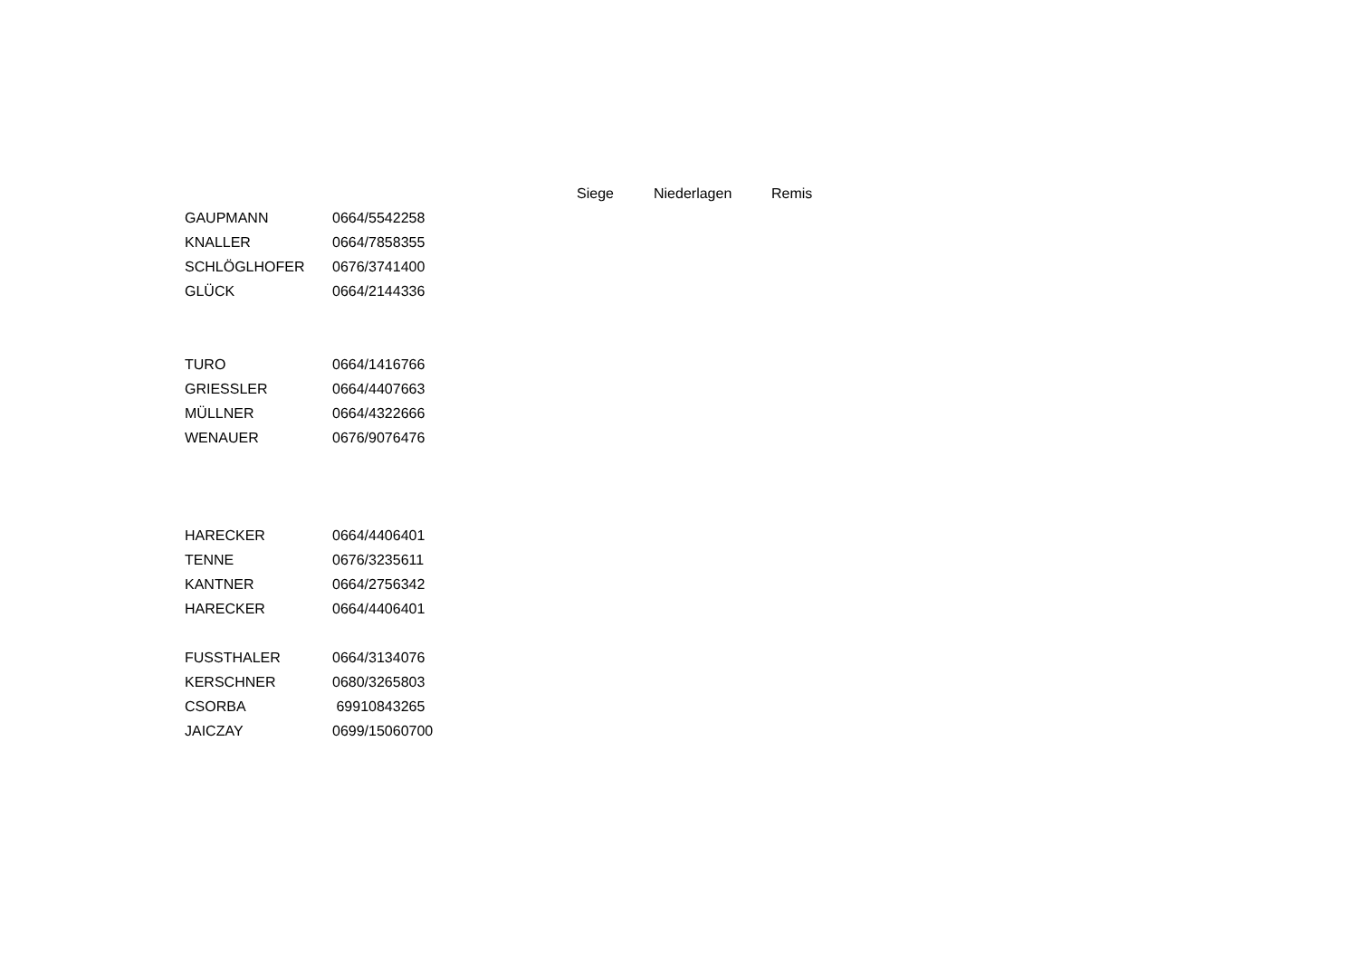| | | Siege | Niederlagen | Remis |
| --- | --- | --- | --- | --- |
| GAUPMANN | 0664/5542258 | | | |
| KNALLER | 0664/7858355 | | | |
| SCHLÖGLHOFER | 0676/3741400 | | | |
| GLÜCK | 0664/2144336 | | | |
| TURO | 0664/1416766 | | | |
| GRIESSLER | 0664/4407663 | | | |
| MÜLLNER | 0664/4322666 | | | |
| WENAUER | 0676/9076476 | | | |
| HARECKER | 0664/4406401 | | | |
| TENNE | 0676/3235611 | | | |
| KANTNER | 0664/2756342 | | | |
| HARECKER | 0664/4406401 | | | |
| FUSSTHALER | 0664/3134076 | | | |
| KERSCHNER | 0680/3265803 | | | |
| CSORBA | 69910843265 | | | |
| JAICZAY | 0699/15060700 | | | |